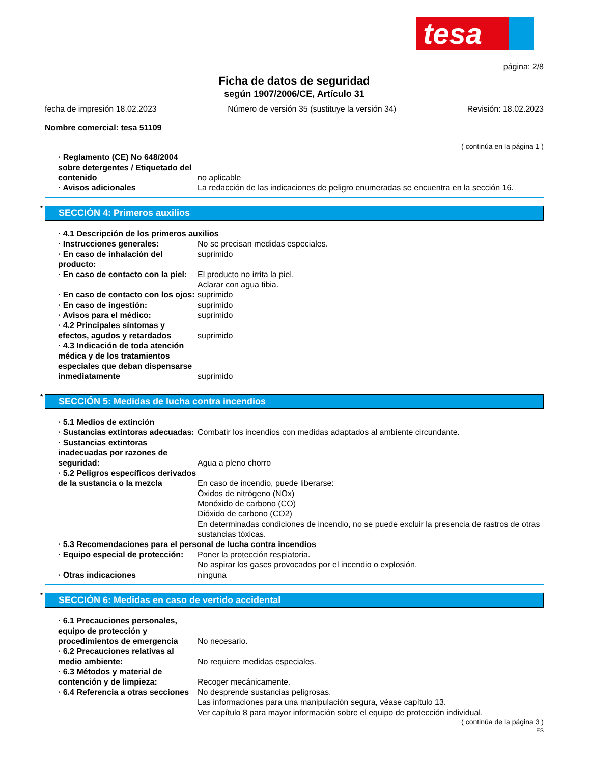tesa
página: 2/8
Ficha de datos de seguridad
según 1907/2006/CE, Artículo 31
fecha de impresión 18.02.2023 Número de versión 35 (sustituye la versión 34) Revisión: 18.02.2023
Nombre comercial: tesa 51109
( continúa en la página 1 )
· Reglamento (CE) No 648/2004 sobre detergentes / Etiquetado del contenido
no aplicable
· Avisos adicionales La redacción de las indicaciones de peligro enumeradas se encuentra en la sección 16.
* SECCIÓN 4: Primeros auxilios
· 4.1 Descripción de los primeros auxilios
· Instrucciones generales: No se precisan medidas especiales.
· En caso de inhalación del producto:
suprimido
· En caso de contacto con la piel:
El producto no irrita la piel.
Aclarar con agua tibia.
· En caso de contacto con los ojos:
suprimido
· En caso de ingestión: suprimido
· Avisos para el médico: suprimido
· 4.2 Principales síntomas y efectos, agudos y retardados
suprimido
· 4.3 Indicación de toda atención médica y de los tratamientos especiales que deban dispensarse inmediatamente
suprimido
* SECCIÓN 5: Medidas de lucha contra incendios
· 5.1 Medios de extinción
· Sustancias extintoras adecuadas:
Combatir los incendios con medidas adaptados al ambiente circundante.
· Sustancias extintoras inadecuadas por razones de seguridad:
Agua a pleno chorro
· 5.2 Peligros específicos derivados de la sustancia o la mezcla
En caso de incendio, puede liberarse:
Óxidos de nitrógeno (NOx)
Monóxido de carbono (CO)
Dióxido de carbono (CO2)
En determinadas condiciones de incendio, no se puede excluir la presencia de rastros de otras sustancias tóxicas.
· 5.3 Recomendaciones para el personal de lucha contra incendios
· Equipo especial de protección:
Poner la protección respiatoria.
No aspirar los gases provocados por el incendio o explosión.
· Otras indicaciones ninguna
* SECCIÓN 6: Medidas en caso de vertido accidental
· 6.1 Precauciones personales, equipo de protección y procedimientos de emergencia
No necesario.
· 6.2 Precauciones relativas al medio ambiente:
No requiere medidas especiales.
· 6.3 Métodos y material de contención y de limpieza:
Recoger mecánicamente.
· 6.4 Referencia a otras secciones
No desprende sustancias peligrosas.
Las informaciones para una manipulación segura, véase capítulo 13.
Ver capítulo 8 para mayor información sobre el equipo de protección individual.
( continúa de la página 3 )
ES